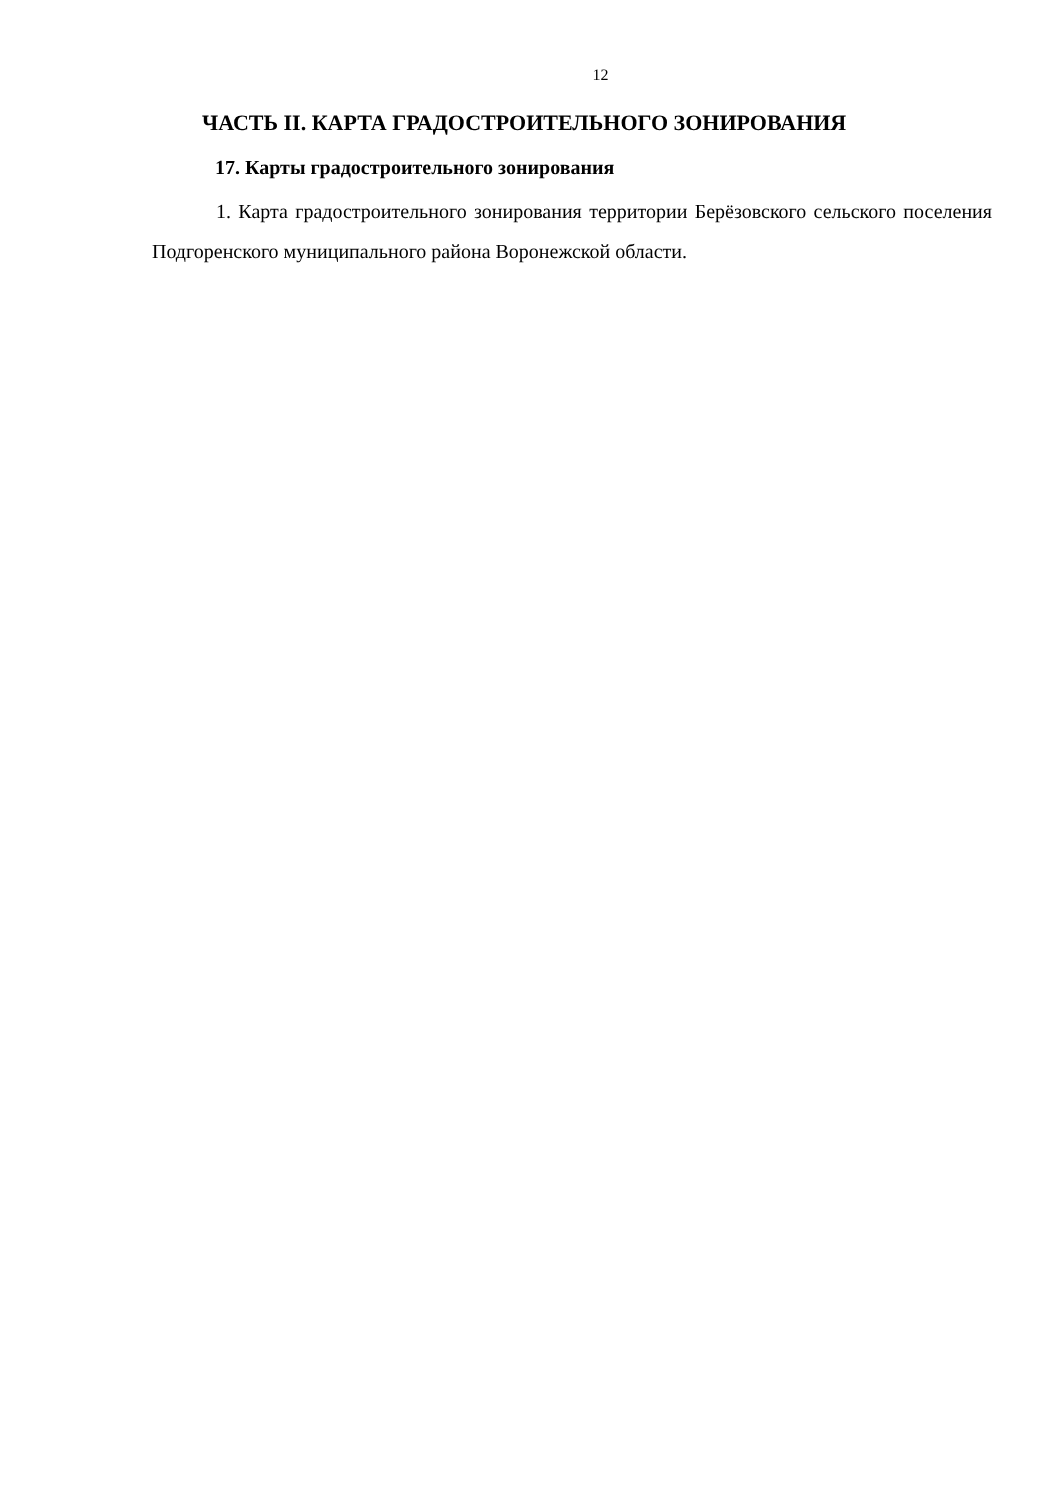12
ЧАСТЬ II. КАРТА ГРАДОСТРОИТЕЛЬНОГО ЗОНИРОВАНИЯ
17. Карты градостроительного зонирования
1. Карта градостроительного зонирования территории Берёзовского сельского поселения Подгоренского муниципального района Воронежской области.